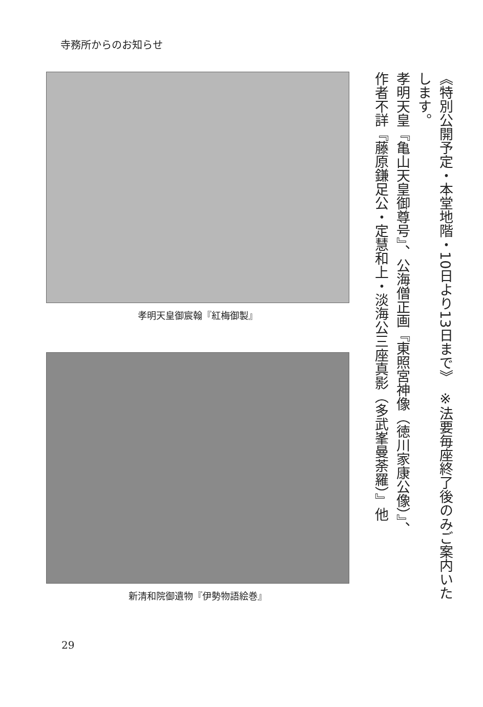寺務所からのお知らせ
《特別公開予定・本堂地階・10日より13日まで》　※法要毎座終了後のみご案内いたします。
孝明天皇『亀山天皇御尊号』、公海僧正画『東照宮神像（徳川家康公像）』、
作者不詳『藤原鎌足公・定慧和上・淡海公三座真影（多武峯曼荼羅）』他
孝明天皇御宸翰『紅梅御製』
新清和院御遺物『伊勢物語絵巻』
29